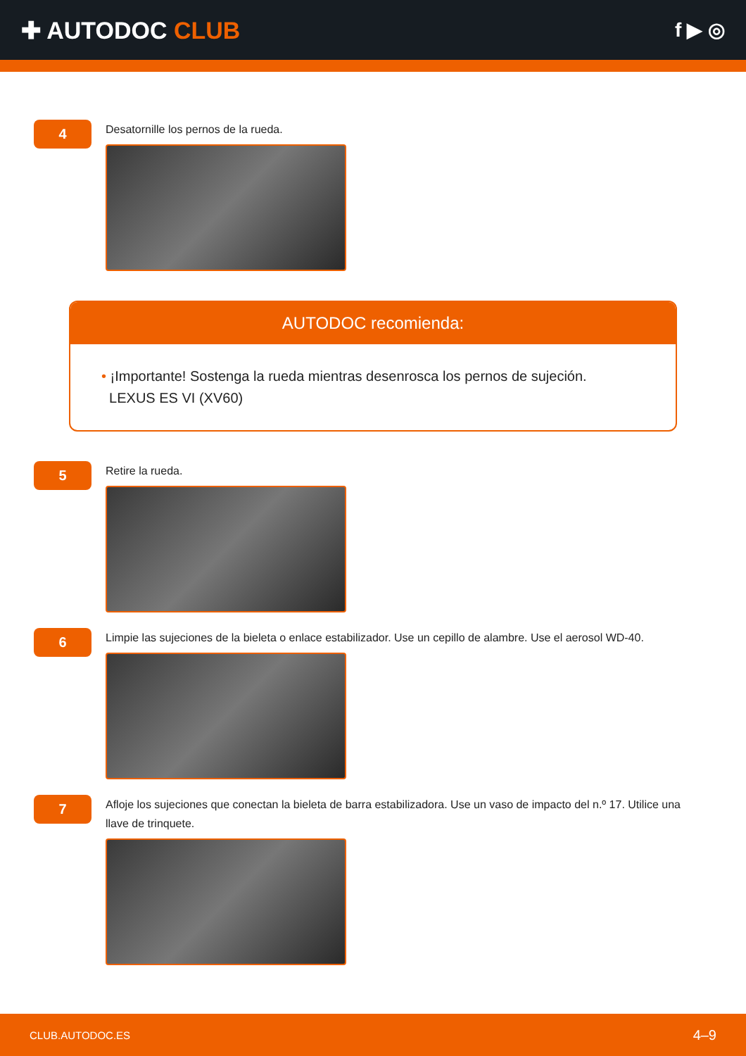✚ AUTODOC CLUB
f ▶ ◎
4
Desatornille los pernos de la rueda.
AUTODOC recomienda:
• ¡Importante! Sostenga la rueda mientras desenrosca los pernos de sujeción.
LEXUS ES VI (XV60)
5
Retire la rueda.
6
Limpie las sujeciones de la bieleta o enlace estabilizador. Use un cepillo de alambre. Use el aerosol WD-40.
7
Afloje los sujeciones que conectan la bieleta de barra estabilizadora. Use un vaso de impacto del n.º 17. Utilice una llave de trinquete.
CLUB.AUTODOC.ES 4–9